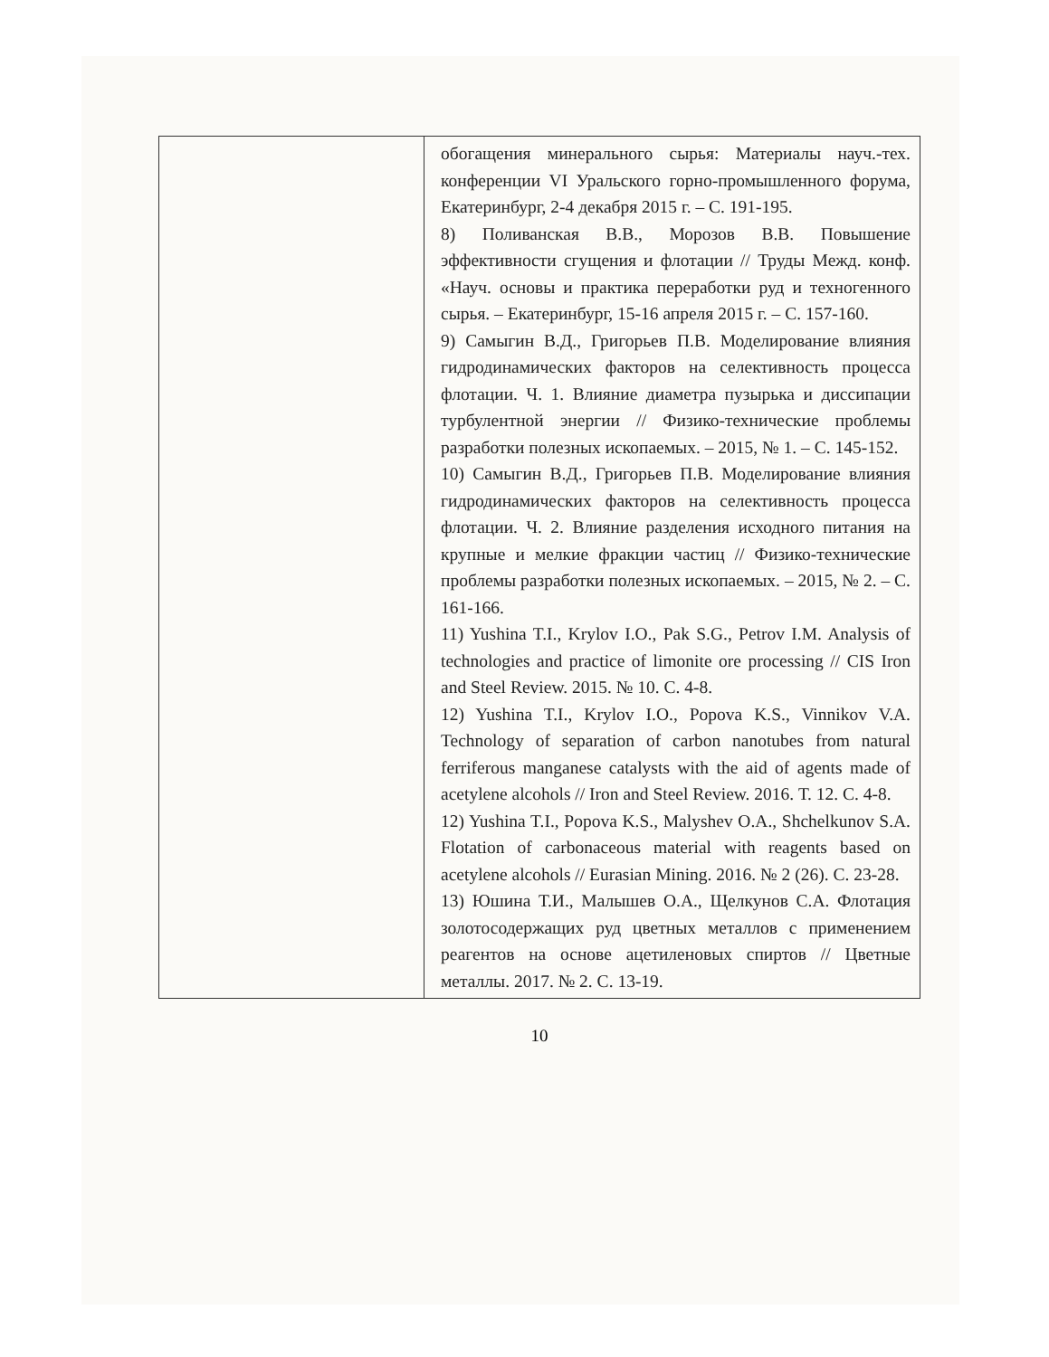| | обогащения минерального сырья: Материалы науч.-тех. конференции VI Уральского горно-промышленного форума, Екатеринбург, 2-4 декабря 2015 г. – С. 191-195. 8) Поливанская В.В., Морозов В.В. Повышение эффективности сгущения и флотации // Труды Межд. конф. «Науч. основы и практика переработки руд и техногенного сырья. – Екатеринбург, 15-16 апреля 2015 г. – С. 157-160. 9) Самыгин В.Д., Григорьев П.В. Моделирование влияния гидродинамических факторов на селективность процесса флотации. Ч. 1. Влияние диаметра пузырька и диссипации турбулентной энергии // Физико-технические проблемы разработки полезных ископаемых. – 2015, № 1. – С. 145-152. 10) Самыгин В.Д., Григорьев П.В. Моделирование влияния гидродинамических факторов на селективность процесса флотации. Ч. 2. Влияние разделения исходного питания на крупные и мелкие фракции частиц // Физико-технические проблемы разработки полезных ископаемых. – 2015, № 2. – С. 161-166. 11) Yushina T.I., Krylov I.O., Pak S.G., Petrov I.M. Analysis of technologies and practice of limonite ore processing // CIS Iron and Steel Review. 2015. № 10. С. 4-8. 12) Yushina T.I., Krylov I.O., Popova K.S., Vinnikov V.A. Technology of separation of carbon nanotubes from natural ferriferous manganese catalysts with the aid of agents made of acetylene alcohols // Iron and Steel Review. 2016. Т. 12. С. 4-8. 12) Yushina T.I., Popova K.S., Malyshev O.A., Shchelkunov S.A. Flotation of carbonaceous material with reagents based on acetylene alcohols // Eurasian Mining. 2016. № 2 (26). С. 23-28. 13) Юшина Т.И., Малышев О.А., Щелкунов С.А. Флотация золотосодержащих руд цветных металлов с применением реагентов на основе ацетиленовых спиртов // Цветные металлы. 2017. № 2. С. 13-19. |
10